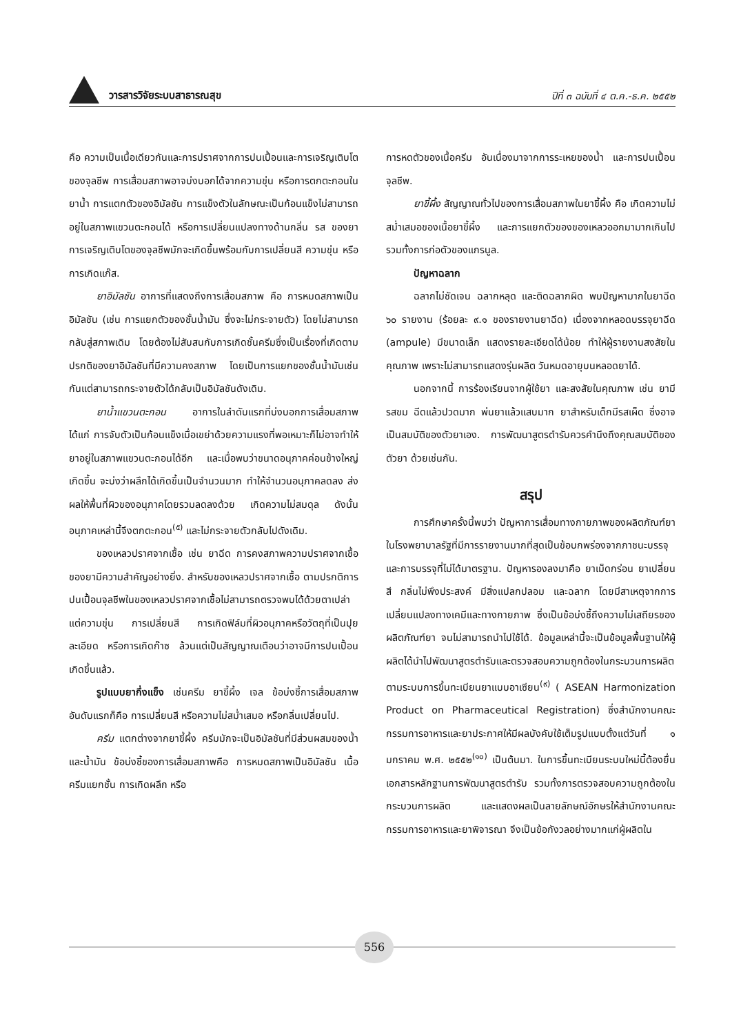วารสารวิจัยระบบสาธารณสุข
ปีที่ ๓ ฉบับที่ ๔ ต.ค.-ธ.ค. ๒๕๕๒
คือ ความเป็นเนื้อเดียวกันและการปราศจากการปนเปื้อนและการเจริญเติบโตของจุลชีพ การเสื่อมสภาพอาจบ่งบอกได้จากความขุ่น หรือการตกตะกอนในยาน้ำ การแตกตัวของอิมัลชัน การแข็งตัวในลักษณะเป็นก้อนแข็งไม่สามารถอยู่ในสภาพแขวนตะกอนได้ หรือการเปลี่ยนแปลงทางด้านกลิ่น รส ของยา การเจริญเติบโตของจุลชีพมักจะเกิดขึ้นพร้อมกับการเปลี่ยนสี ความขุ่น หรือการเกิดแก๊ส.
ยาอิมัลชัน อาการที่แสดงถึงการเสื่อมสภาพ คือ การหมดสภาพเป็นอิมัลชัน (เช่น การแยกตัวของชั้นน้ำมัน ซึ่งจะไม่กระจายตัว) โดยไม่สามารถกลับสู่สภาพเดิม โดยต้องไม่สับสนกับการเกิดชั้นครีมซึ่งเป็นเรื่องที่เกิดตามปรกติของยาอิมัลชันที่มีความคงสภาพ โดยเป็นการแยกของชั้นน้ำมันเช่นกันแต่สามารถกระจายตัวได้กลับเป็นอิมัลชันดังเดิม.
ยาน้ำแขวนตะกอน อาการในลำดับแรกที่บ่งบอกการเสื่อมสภาพ ได้แก่ การจับตัวเป็นก้อนแข็งเมื่อเขย่าด้วยความแรงที่พอเหมาะก็ไม่อาจทำให้ยาอยู่ในสภาพแขวนตะกอนได้อีก และเมื่อพบว่าขนาดอนุภาคค่อนข้างใหญ่เกิดขึ้น จะบ่งว่าผลึกได้เกิดขึ้นเป็นจำนวนมาก ทำให้จำนวนอนุภาคลดลง ส่งผลให้พื้นที่ผิวของอนุภาคโดยรวมลดลงด้วย เกิดความไม่สมดุล ดังนั้นอนุภาคเหล่านี้จึงตกตะกอน<sup>(๕)</sup> และไม่กระจายตัวกลับไปดังเดิม.
ของเหลวปราศจากเชื้อ เช่น ยาฉีด การคงสภาพความปราศจากเชื้อของยามีความสำคัญอย่างยิ่ง. สำหรับของเหลวปราศจากเชื้อ ตามปรกติการปนเปื้อนจุลชีพในของเหลวปราศจากเชื้อไม่สามารถตรวจพบได้ด้วยตาเปล่า แต่ความขุ่น การเปลี่ยนสี การเกิดฟิล์มที่ผิวอนุภาคหรือวัตถุที่เป็นปุยละเอียด หรือการเกิดก๊าซ ล้วนแต่เป็นสัญญาณเตือนว่าอาจมีการปนเปื้อนเกิดขึ้นแล้ว.
รูปแบบยากึ่งแข็ง เช่นครีม ยาขี้ผึ้ง เจล ข้อบ่งชี้การเสื่อมสภาพอันดับแรกก็คือ การเปลี่ยนสี หรือความไม่สม่ำเสมอ หรือกลิ่นเปลี่ยนไป.
ครีม แตกต่างจากยาขี้ผึ้ง ครีมมักจะเป็นอิมัลชันที่มีส่วนผสมของน้ำและน้ำมัน ข้อบ่งชี้ของการเสื่อมสภาพคือ การหมดสภาพเป็นอิมัลชัน เนื้อครีมแยกชั้น การเกิดผลึก หรือ
การหดตัวของเนื้อครีม อันเนื่องมาจากการระเหยของน้ำ และการปนเปื้อนจุลชีพ.
ยาขี้ผึ้ง สัญญาณทั่วไปของการเสื่อมสภาพในยาขี้ผึ้ง คือ เกิดความไม่สม่ำเสมอของเนื้อยาขี้ผึ้ง และการแยกตัวของของเหลวออกมามากเกินไป รวมทั้งการก่อตัวของแกรนูล.
ปัญหาฉลาก
ฉลากไม่ชัดเจน ฉลากหลุด และติดฉลากผิด พบปัญหามากในยาฉีด ๖๐ รายงาน (ร้อยละ ๙.๑ ของรายงานยาฉีด) เนื่องจากหลอดบรรจุยาฉีด (ampule) มีขนาดเล็ก แสดงรายละเอียดได้น้อย ทำให้ผู้รายงานสงสัยในคุณภาพ เพราะไม่สามารถแสดงรุ่นผลิต วันหมดอายุบนหลอดยาได้.
นอกจากนี้ การร้องเรียนจากผู้ใช้ยา และสงสัยในคุณภาพ เช่น ยามีรสขม ฉีดแล้วปวดมาก พ่นยาแล้วแสบมาก ยาสำหรับเด็กมีรสเผ็ด ซึ่งอาจเป็นสมบัติของตัวยาเอง. การพัฒนาสูตรตำรับควรคำนึงถึงคุณสมบัติของตัวยา ด้วยเช่นกัน.
สรุป
การศึกษาครั้งนี้พบว่า ปัญหาการเสื่อมทางกายภาพของผลิตภัณฑ์ยาในโรงพยาบาลรัฐที่มีการรายงานมากที่สุดเป็นข้อบกพร่องจากภาชนะบรรจุและการบรรจุที่ไม่ได้มาตรฐาน. ปัญหารองลงมาคือ ยาเม็ดกร่อน ยาเปลี่ยนสี กลิ่นไม่พึงประสงค์ มีสิ่งแปลกปลอม และฉลาก โดยมีสาเหตุจากการเปลี่ยนแปลงทางเคมีและทางกายภาพ ซึ่งเป็นข้อบ่งชี้ถึงความไม่เสถียรของผลิตภัณฑ์ยา จนไม่สามารถนำไปใช้ได้. ข้อมูลเหล่านี้จะเป็นข้อมูลพื้นฐานให้ผู้ผลิตได้นำไปพัฒนาสูตรตำรับและตรวจสอบความถูกต้องในกระบวนการผลิต ตามระบบการขึ้นทะเบียนยาแบบอาเซียน<sup>(๙)</sup> ( ASEAN Harmonization Product on Pharmaceutical Registration) ซึ่งสำนักงานคณะกรรมการอาหารและยาประกาศให้มีผลบังคับใช้เต็มรูปแบบตั้งแต่วันที่ ๑ มกราคม พ.ศ. ๒๕๕๒<sup>(๑๐)</sup> เป็นต้นมา. ในการขึ้นทะเบียนระบบใหม่นี้ต้องยื่นเอกสารหลักฐานการพัฒนาสูตรตำรับ รวมทั้งการตรวจสอบความถูกต้องในกระบวนการผลิต และแสดงผลเป็นลายลักษณ์อักษรให้สำนักงานคณะกรรมการอาหารและยาพิจารณา จึงเป็นข้อกังวลอย่างมากแก่ผู้ผลิตใน
556